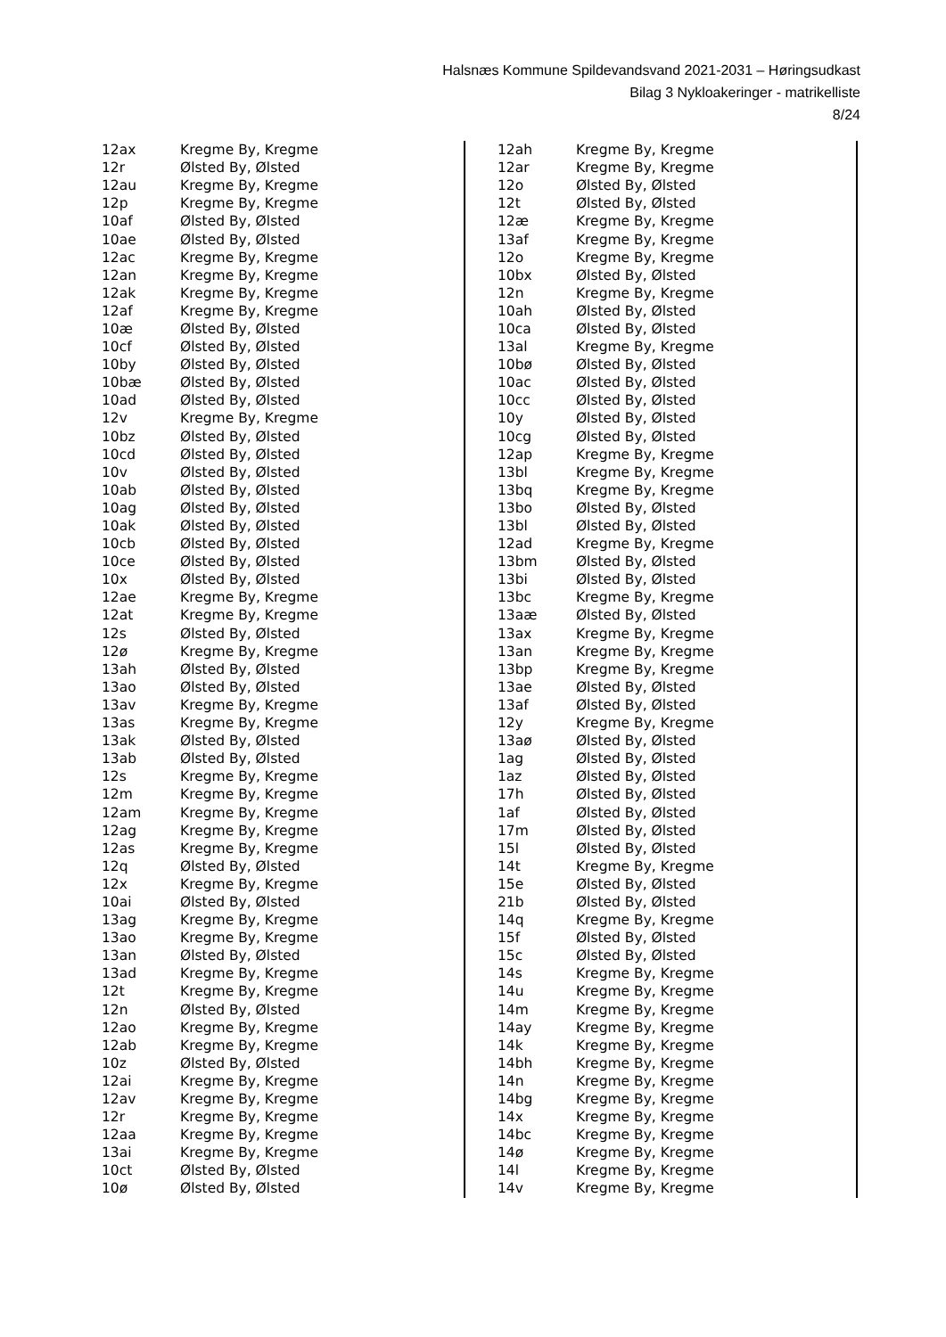Halsnæs Kommune Spildevandsvand 2021-2031 – Høringsudkast
Bilag 3 Nykloakeringer - matrikelliste
8/24
| 12ax | Kregme By, Kregme |
| 12r | Ølsted By, Ølsted |
| 12au | Kregme By, Kregme |
| 12p | Kregme By, Kregme |
| 10af | Ølsted By, Ølsted |
| 10ae | Ølsted By, Ølsted |
| 12ac | Kregme By, Kregme |
| 12an | Kregme By, Kregme |
| 12ak | Kregme By, Kregme |
| 12af | Kregme By, Kregme |
| 10æ | Ølsted By, Ølsted |
| 10cf | Ølsted By, Ølsted |
| 10by | Ølsted By, Ølsted |
| 10bæ | Ølsted By, Ølsted |
| 10ad | Ølsted By, Ølsted |
| 12v | Kregme By, Kregme |
| 10bz | Ølsted By, Ølsted |
| 10cd | Ølsted By, Ølsted |
| 10v | Ølsted By, Ølsted |
| 10ab | Ølsted By, Ølsted |
| 10ag | Ølsted By, Ølsted |
| 10ak | Ølsted By, Ølsted |
| 10cb | Ølsted By, Ølsted |
| 10ce | Ølsted By, Ølsted |
| 10x | Ølsted By, Ølsted |
| 12ae | Kregme By, Kregme |
| 12at | Kregme By, Kregme |
| 12s | Ølsted By, Ølsted |
| 12ø | Kregme By, Kregme |
| 13ah | Ølsted By, Ølsted |
| 13ao | Ølsted By, Ølsted |
| 13av | Kregme By, Kregme |
| 13as | Kregme By, Kregme |
| 13ak | Ølsted By, Ølsted |
| 13ab | Ølsted By, Ølsted |
| 12s | Kregme By, Kregme |
| 12m | Kregme By, Kregme |
| 12am | Kregme By, Kregme |
| 12ag | Kregme By, Kregme |
| 12as | Kregme By, Kregme |
| 12q | Ølsted By, Ølsted |
| 12x | Kregme By, Kregme |
| 10ai | Ølsted By, Ølsted |
| 13ag | Kregme By, Kregme |
| 13ao | Kregme By, Kregme |
| 13an | Ølsted By, Ølsted |
| 13ad | Kregme By, Kregme |
| 12t | Kregme By, Kregme |
| 12n | Ølsted By, Ølsted |
| 12ao | Kregme By, Kregme |
| 12ab | Kregme By, Kregme |
| 10z | Ølsted By, Ølsted |
| 12ai | Kregme By, Kregme |
| 12av | Kregme By, Kregme |
| 12r | Kregme By, Kregme |
| 12aa | Kregme By, Kregme |
| 13ai | Kregme By, Kregme |
| 10ct | Ølsted By, Ølsted |
| 10ø | Ølsted By, Ølsted |
| 12ah | Kregme By, Kregme |
| 12ar | Kregme By, Kregme |
| 12o | Ølsted By, Ølsted |
| 12t | Ølsted By, Ølsted |
| 12æ | Kregme By, Kregme |
| 13af | Kregme By, Kregme |
| 12o | Kregme By, Kregme |
| 10bx | Ølsted By, Ølsted |
| 12n | Kregme By, Kregme |
| 10ah | Ølsted By, Ølsted |
| 10ca | Ølsted By, Ølsted |
| 13al | Kregme By, Kregme |
| 10bø | Ølsted By, Ølsted |
| 10ac | Ølsted By, Ølsted |
| 10cc | Ølsted By, Ølsted |
| 10y | Ølsted By, Ølsted |
| 10cg | Ølsted By, Ølsted |
| 12ap | Kregme By, Kregme |
| 13bl | Kregme By, Kregme |
| 13bq | Kregme By, Kregme |
| 13bo | Ølsted By, Ølsted |
| 13bl | Ølsted By, Ølsted |
| 12ad | Kregme By, Kregme |
| 13bm | Ølsted By, Ølsted |
| 13bi | Ølsted By, Ølsted |
| 13bc | Kregme By, Kregme |
| 13aæ | Ølsted By, Ølsted |
| 13ax | Kregme By, Kregme |
| 13an | Kregme By, Kregme |
| 13bp | Kregme By, Kregme |
| 13ae | Ølsted By, Ølsted |
| 13af | Ølsted By, Ølsted |
| 12y | Kregme By, Kregme |
| 13aø | Ølsted By, Ølsted |
| 1ag | Ølsted By, Ølsted |
| 1az | Ølsted By, Ølsted |
| 17h | Ølsted By, Ølsted |
| 1af | Ølsted By, Ølsted |
| 17m | Ølsted By, Ølsted |
| 15l | Ølsted By, Ølsted |
| 14t | Kregme By, Kregme |
| 15e | Ølsted By, Ølsted |
| 21b | Ølsted By, Ølsted |
| 14q | Kregme By, Kregme |
| 15f | Ølsted By, Ølsted |
| 15c | Ølsted By, Ølsted |
| 14s | Kregme By, Kregme |
| 14u | Kregme By, Kregme |
| 14m | Kregme By, Kregme |
| 14ay | Kregme By, Kregme |
| 14k | Kregme By, Kregme |
| 14bh | Kregme By, Kregme |
| 14n | Kregme By, Kregme |
| 14bg | Kregme By, Kregme |
| 14x | Kregme By, Kregme |
| 14bc | Kregme By, Kregme |
| 14ø | Kregme By, Kregme |
| 14l | Kregme By, Kregme |
| 14v | Kregme By, Kregme |